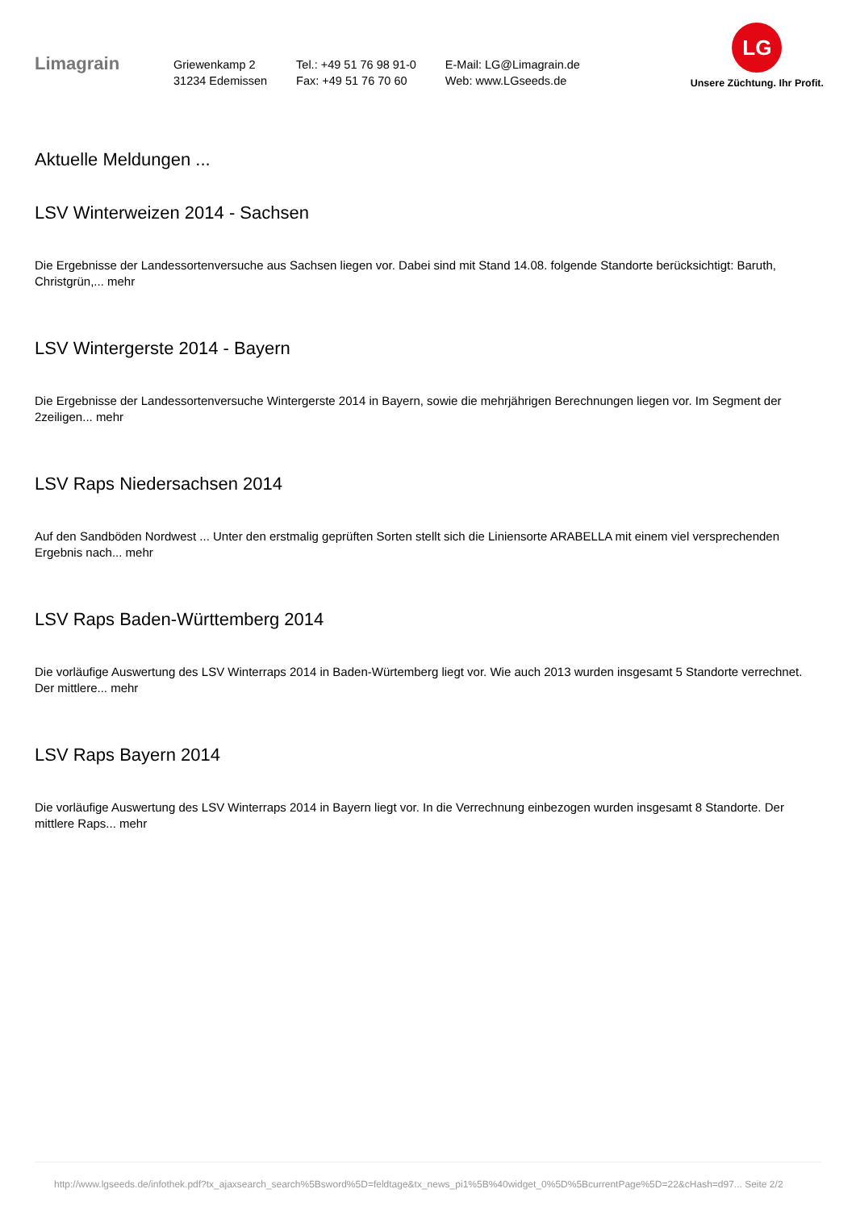Limagrain
Griewenkamp 2
31234 Edemissen
Tel.: +49 51 76 98 91-0
Fax: +49 51 76 70 60
E-Mail: LG@Limagrain.de
Web: www.LGseeds.de
LG
Unsere Züchtung. Ihr Profit.
Aktuelle Meldungen ...
LSV Winterweizen 2014 - Sachsen
Die Ergebnisse der Landessortenversuche aus Sachsen liegen vor. Dabei sind mit Stand 14.08. folgende Standorte berücksichtigt: Baruth, Christgrün,... mehr
LSV Wintergerste 2014 - Bayern
Die Ergebnisse der Landessortenversuche Wintergerste 2014 in Bayern, sowie die mehrjährigen Berechnungen liegen vor. Im Segment der 2zeiligen... mehr
LSV Raps Niedersachsen 2014
Auf den Sandböden Nordwest ... Unter den erstmalig geprüften Sorten stellt sich die Liniensorte ARABELLA mit einem viel versprechenden Ergebnis nach... mehr
LSV Raps Baden-Württemberg 2014
Die vorläufige Auswertung des LSV Winterraps 2014 in Baden-Würtemberg liegt vor. Wie auch 2013 wurden insgesamt 5 Standorte verrechnet. Der mittlere... mehr
LSV Raps Bayern 2014
Die vorläufige Auswertung des LSV Winterraps 2014 in Bayern liegt vor. In die Verrechnung einbezogen wurden insgesamt 8 Standorte. Der mittlere Raps... mehr
http://www.lgseeds.de/infothek.pdf?tx_ajaxsearch_search%5Bsword%5D=feldtage&tx_news_pi1%5B%40widget_0%5D%5BcurrentPage%5D=22&cHash=d97... Seite 2/2